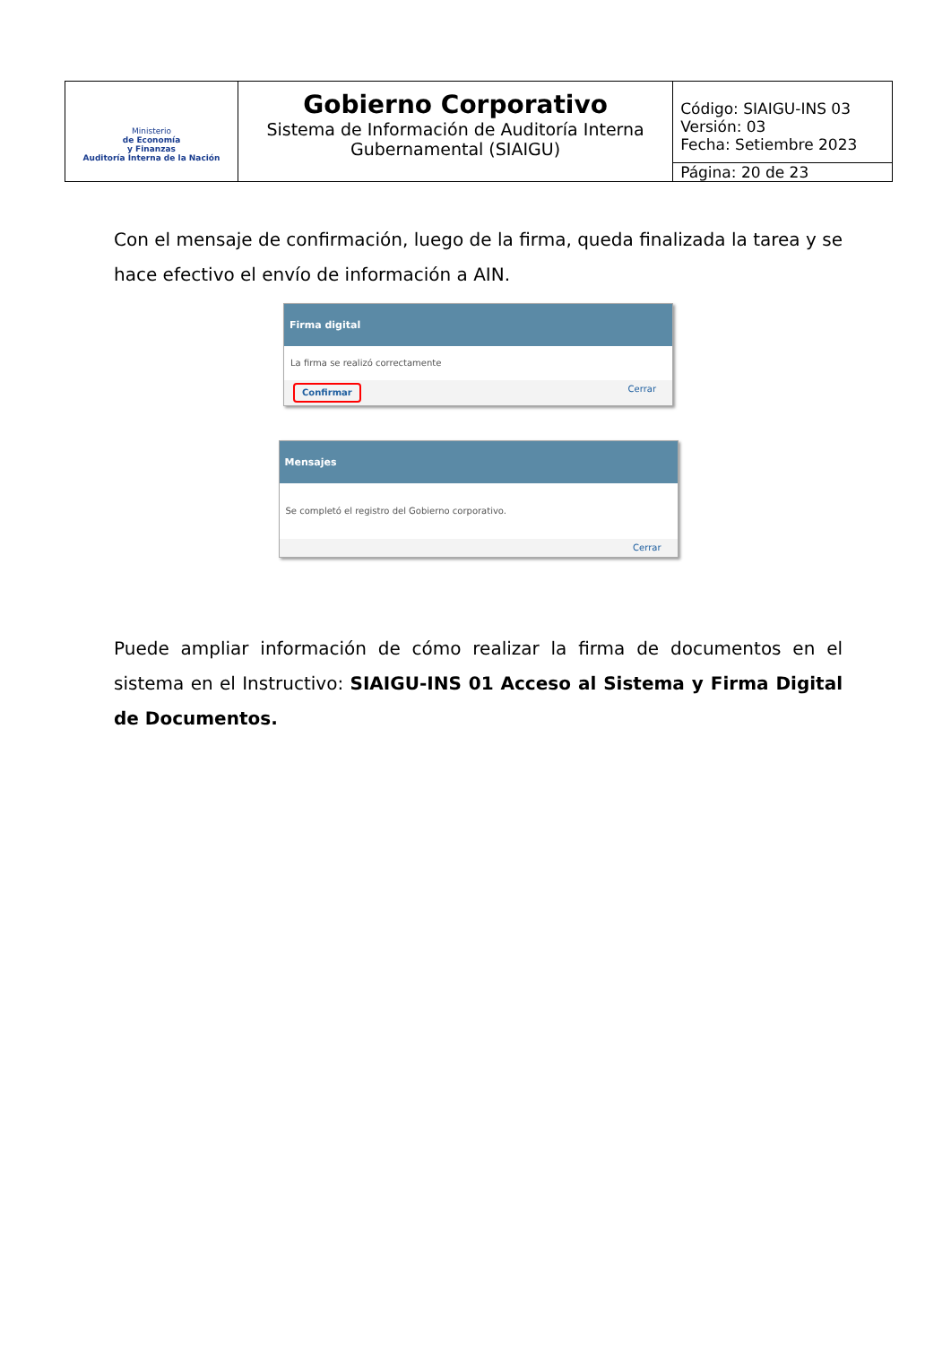| Ministerio de Economía y Finanzas Auditoría Interna de la Nación | Gobierno Corporativo Sistema de Información de Auditoría Interna Gubernamental (SIAIGU) | Código: SIAIGU-INS 03 Versión: 03 Fecha: Setiembre 2023 |
| | | Página: 20 de 23 |
Con el mensaje de confirmación, luego de la firma, queda finalizada la tarea y se hace efectivo el envío de información a AIN.
Firma digital
La firma se realizó correctamente
Confirmar Cerrar
Mensajes
Se completó el registro del Gobierno corporativo.
Cerrar
Puede ampliar información de cómo realizar la firma de documentos en el sistema en el Instructivo: SIAIGU-INS 01 Acceso al Sistema y Firma Digital de Documentos.